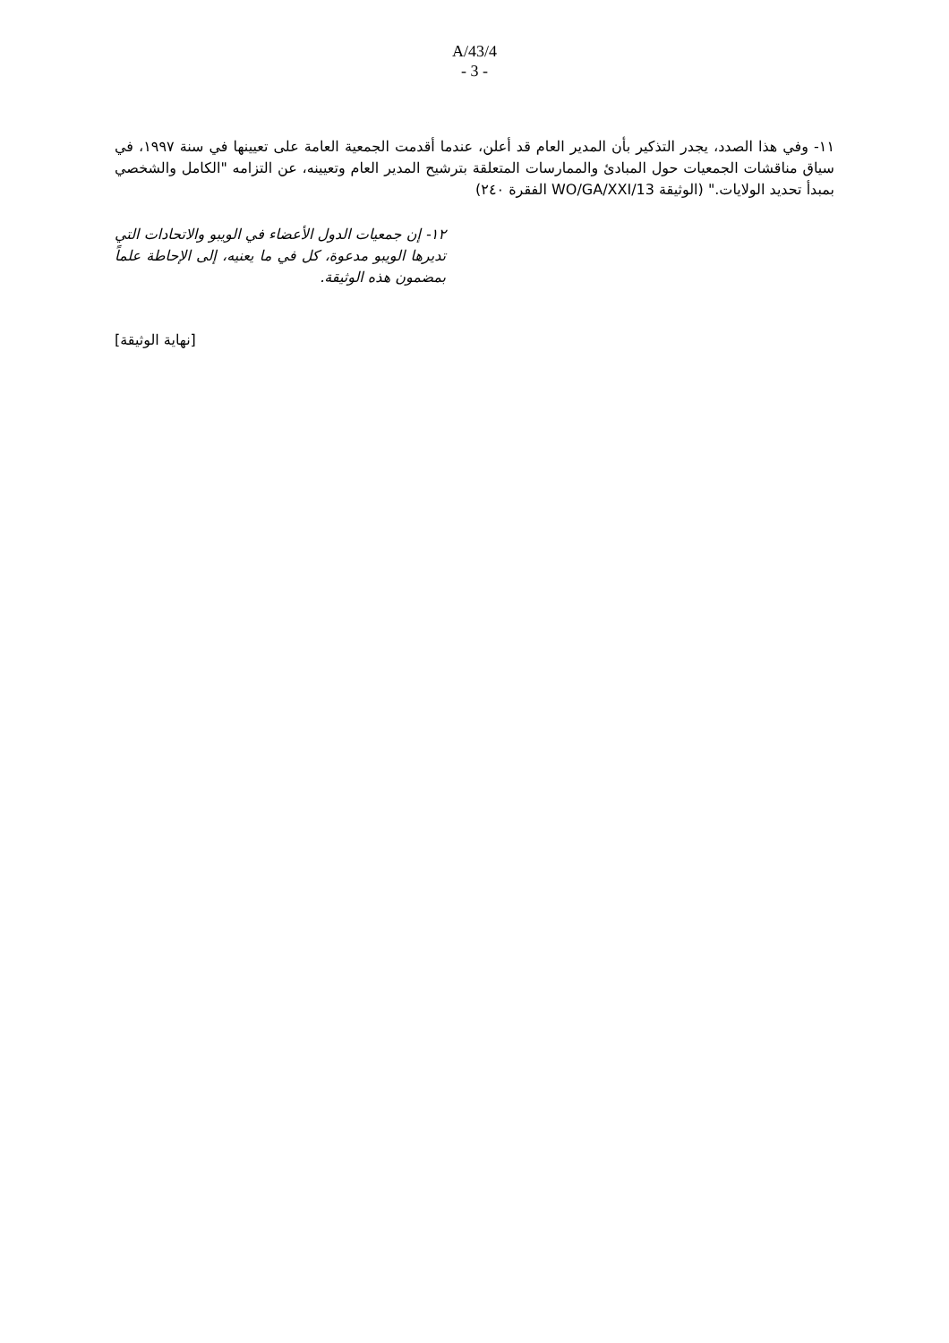A/43/4
- 3 -
١١- وفي هذا الصدد، يجدر التذكير بأن المدير العام قد أعلن، عندما أقدمت الجمعية العامة على تعيينها في سنة ١٩٩٧، في سياق مناقشات الجمعيات حول المبادئ والممارسات المتعلقة بترشيح المدير العام وتعيينه، عن التزامه "الكامل والشخصي بمبدأ تحديد الولايات." (الوثيقة WO/GA/XXI/13 الفقرة ٢٤٠)
١٢- إن جمعيات الدول الأعضاء في الويبو والاتحادات التي تديرها الويبو مدعوة، كل في ما يعنيه، إلى الإحاطة علماً بمضمون هذه الوثيقة.
[نهاية الوثيقة]